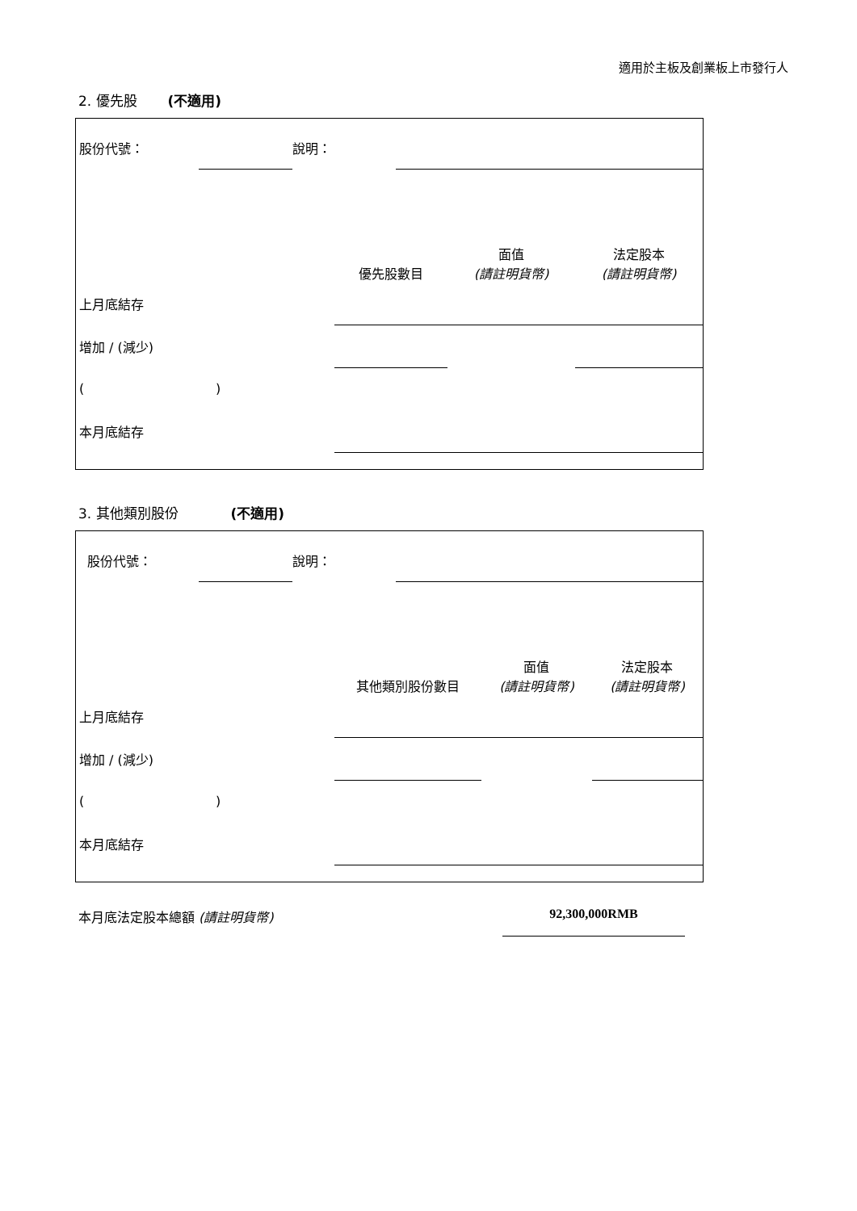適用於主板及創業板上市發行人
2. 優先股 (不適用)
| 股份代號： | | 說明： | |
| | 優先股數目 | 面值 (請註明貨幣) | 法定股本 (請註明貨幣) |
| 上月底結存 | | | |
| 增加 / (減少) | | | |
| ( ) | | | |
| 本月底結存 | | | |
3. 其他類別股份 (不適用)
| 股份代號： | | 說明： | |
| | 其他類別股份數目 | 面值 (請註明貨幣) | 法定股本 (請註明貨幣) |
| 上月底結存 | | | |
| 增加 / (減少) | | | |
| ( ) | | | |
| 本月底結存 | | | |
本月底法定股本總額 (請註明貨幣) 92,300,000RMB